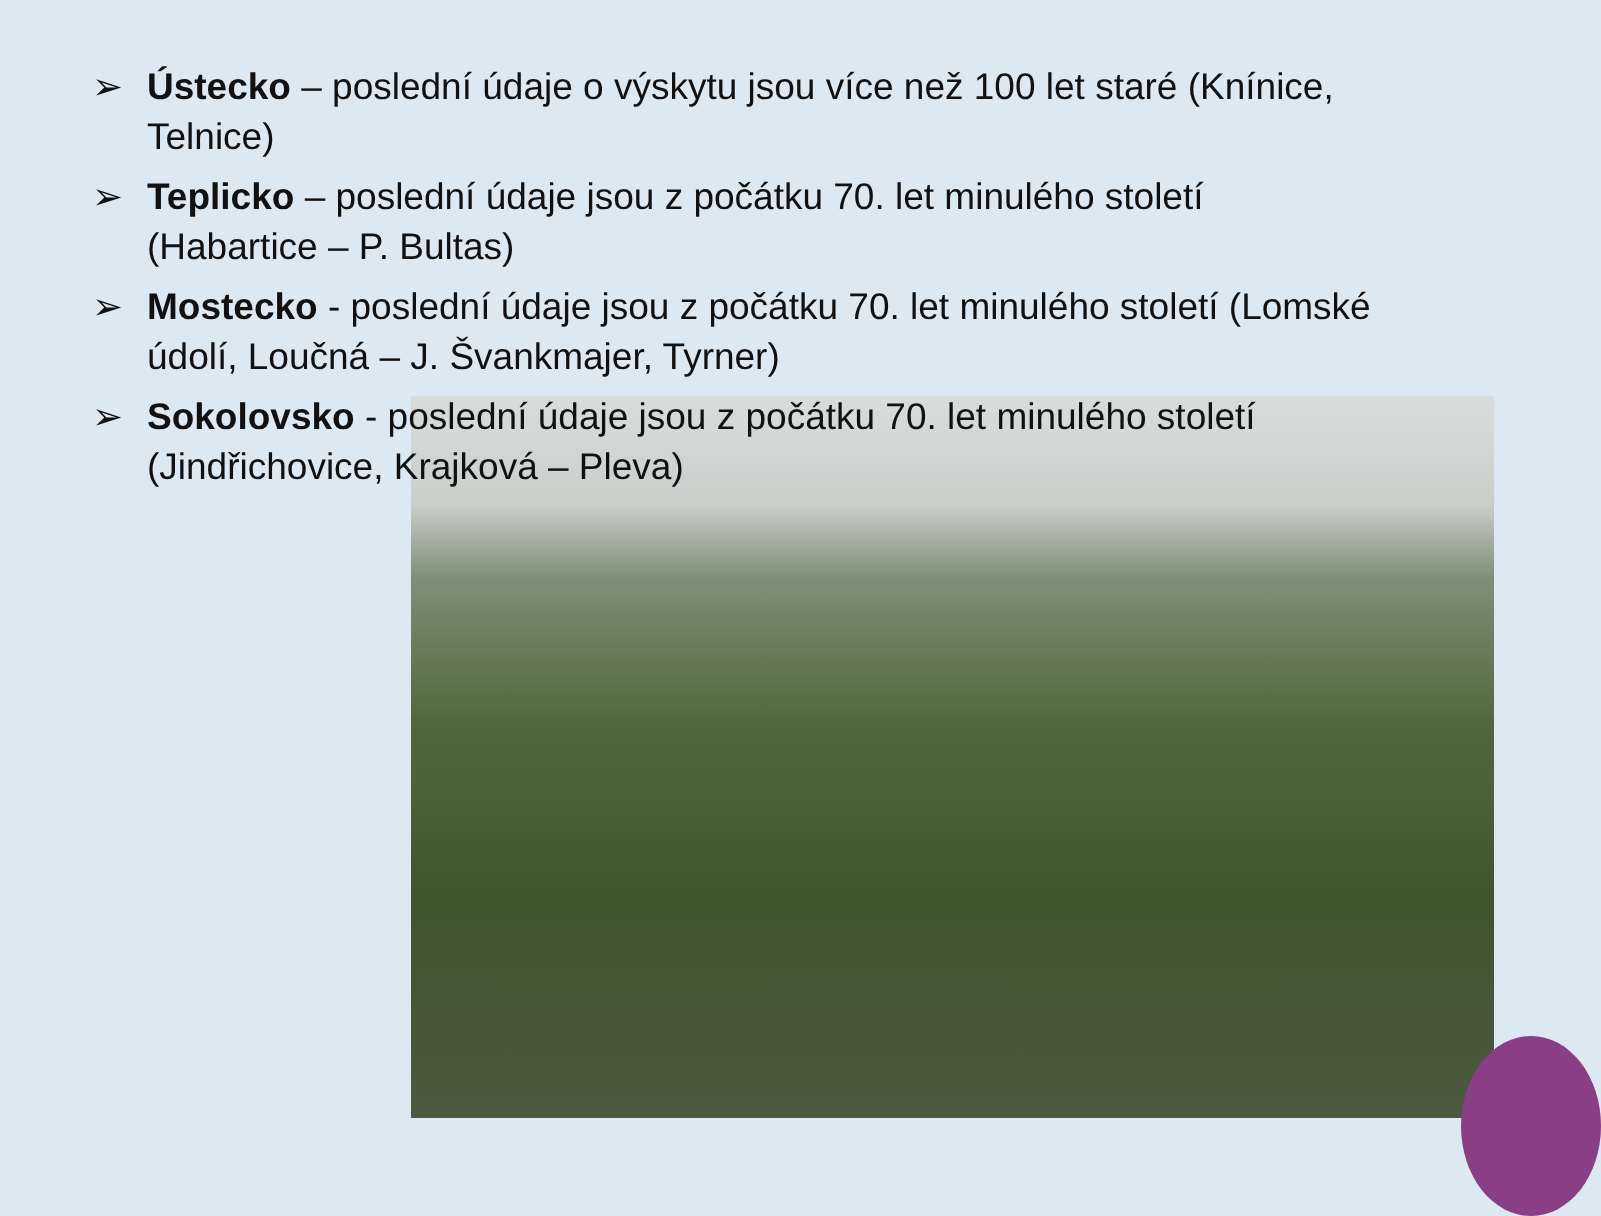➢ Ústecko – poslední údaje o výskytu jsou více než 100 let staré (Knínice, Telnice)
➢ Teplicko – poslední údaje jsou z počátku 70. let minulého století
(Habartice – P. Bultas)
➢ Mostecko - poslední údaje jsou z počátku 70. let minulého století (Lomské údolí, Loučná – J. Švankmajer, Tyrner)
➢ Sokolovsko - poslední údaje jsou z počátku 70. let minulého století
(Jindřichovice, Krajková – Pleva)